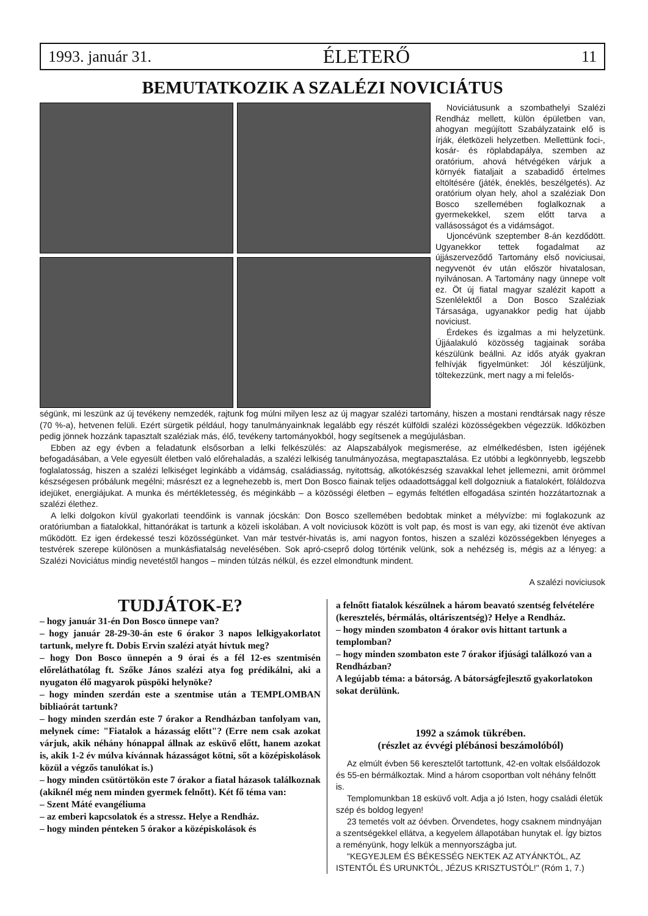1993. január 31. ÉLETERŐ 11
BEMUTATKOZIK A SZALÉZI NOVICIÁTUS
Noviciátusunk a szombathelyi Szalézi Rendház mellett, külön épületben van, ahogyan megújított Szabályzataink elő is írják, életközeli helyzetben. Mellettünk foci-, kosár- és röplabdapálya, szemben az oratórium, ahová hétvégéken várjuk a környék fiataljait a szabadidő értelmes eltöltésére (játék, éneklés, beszélgetés). Az oratórium olyan hely, ahol a szaléziak Don Bosco szellemében foglalkoznak a gyermekekkel, szem előtt tarva a vallásosságot és a vidámságot.
Ujoncévünk szeptember 8-án kezdődött. Ugyanekkor tettek fogadalmat az újjászerveződő Tartomány első noviciusai, negyvenöt év után először hivatalosan, nyilvánosan. A Tartomány nagy ünnepe volt ez. Öt új fiatal magyar szalézit kapott a Szenlélektől a Don Bosco Szaléziak Társasága, ugyanakkor pedig hat újabb noviciust.
Érdekes és izgalmas a mi helyzetünk. Újjáalakuló közösség tagjainak sorába készülünk beállni. Az idős atyák gyakran felhívják figyelmünket: Jól készüljünk, töltekezzünk, mert nagy a mi felelős-
ségünk, mi leszünk az új tevékeny nemzedék, rajtunk fog múlni milyen lesz az új magyar szalézi tartomány, hiszen a mostani rendtársak nagy része (70 %-a), hetvenen felüli. Ezért sürgetik például, hogy tanulmányainknak legalább egy részét külföldi szalézi közösségekben végezzük. Időközben pedig jönnek hozzánk tapasztalt szaléziak más, élő, tevékeny tartományokból, hogy segítsenek a megújulásban.
Ebben az egy évben a feladatunk elsősorban a lelki felkészülés: az Alapszabályok megismerése, az elmélkedésben, Isten igéjének befogadásában, a Vele egyesült életben való előrehaladás, a szalézi lelkiség tanulmányozása, megtapasztalása. Ez utóbbi a legkönnyebb, legszebb foglalatosság, hiszen a szalézi lelkiséget leginkább a vidámság, családiasság, nyitottság, alkotókészség szavakkal lehet jellemezni, amit örömmel készségesen próbálunk megélni; másrészt ez a legnehezebb is, mert Don Bosco fiainak teljes odaadottsággal kell dolgozniuk a fiatalokért, föláldozva idejüket, energiájukat. A munka és mértékletesség, és méginkább – a közösségi életben – egymás feltétlen elfogadása szintén hozzátartoznak a szalézi élethez.
A lelki dolgokon kívül gyakorlati teendőink is vannak jócskán: Don Bosco szellemében bedobtak minket a mélyvízbe: mi foglakozunk az oratóriumban a fiatalokkal, hittanórákat is tartunk a közeli iskolában. A volt noviciusok között is volt pap, és most is van egy, aki tizenöt éve aktívan működött. Ez igen érdekessé teszi közösségünket. Van már testvér-hivatás is, ami nagyon fontos, hiszen a szalézi közösségekben lényeges a testvérek szerepe különösen a munkásfiatalság nevelésében. Sok apró-cseprő dolog történik velünk, sok a nehézség is, mégis az a lényeg: a Szalézi Noviciátus mindig nevetéstől hangos – minden túlzás nélkül, és ezzel elmondtunk mindent.
A szalézi noviciusok
TUDJÁTOK-E?
– hogy január 31-én Don Bosco ünnepe van?
– hogy január 28-29-30-án este 6 órakor 3 napos lelkigyakorlatot tartunk, melyre ft. Dobis Ervin szalézi atyát hívtuk meg?
– hogy Don Bosco ünnepén a 9 órai és a fél 12-es szentmisén előreláthatólag ft. Szőke János szalézi atya fog prédikálni, aki a nyugaton élő magyarok püspöki helynöke?
– hogy minden szerdán este a szentmise után a TEMPLOMBAN bibliaórát tartunk?
– hogy minden szerdán este 7 órakor a Rendházban tanfolyam van, melynek címe: "Fiatalok a házasság előtt"? (Erre nem csak azokat várjuk, akik néhány hónappal állnak az esküvő előtt, hanem azokat is, akik 1-2 év múlva kívánnak házasságot kötni, sőt a középiskolások közül a végzős tanulókat is.)
– hogy minden csütörtökön este 7 órakor a fiatal házasok találkoznak (akiknél még nem minden gyermek felnőtt). Két fő téma van:
– Szent Máté evangéliuma
– az emberi kapcsolatok és a stressz. Helye a Rendház.
– hogy minden pénteken 5 órakor a középiskolások és
a felnőtt fiatalok készülnek a három beavató szentség felvételére (keresztelés, bérmálás, oltáriszentség)? Helye a Rendház.
– hogy minden szombaton 4 órakor ovis hittant tartunk a templomban?
– hogy minden szombaton este 7 órakor ifjúsági találkozó van a Rendházban?
A legújabb téma: a bátorság. A bátorságfejlesztő gyakorlatokon sokat derülünk.
1992 a számok tükrében.
(részlet az évvégi plébánosi beszámolóból)
Az elmúlt évben 56 keresztelőt tartottunk, 42-en voltak elsőáldozok és 55-en bérmálkoztak. Mind a három csoportban volt néhány felnőtt is.
Templomunkban 18 esküvő volt. Adja a jó Isten, hogy családi életük szép és boldog legyen!
23 temetés volt az óévben. Örvendetes, hogy csaknem mindnyájan a szentségekkel ellátva, a kegyelem állapotában hunytak el. Így biztos a reményünk, hogy lelkük a mennyországba jut.
"KEGYEJLEM ÉS BÉKESSÉG NEKTEK AZ ATYÁNKTÓL, AZ ISTENTŐL ÉS URUNKTÓL, JÉZUS KRISZTUSTÓL!" (Róm 1, 7.)